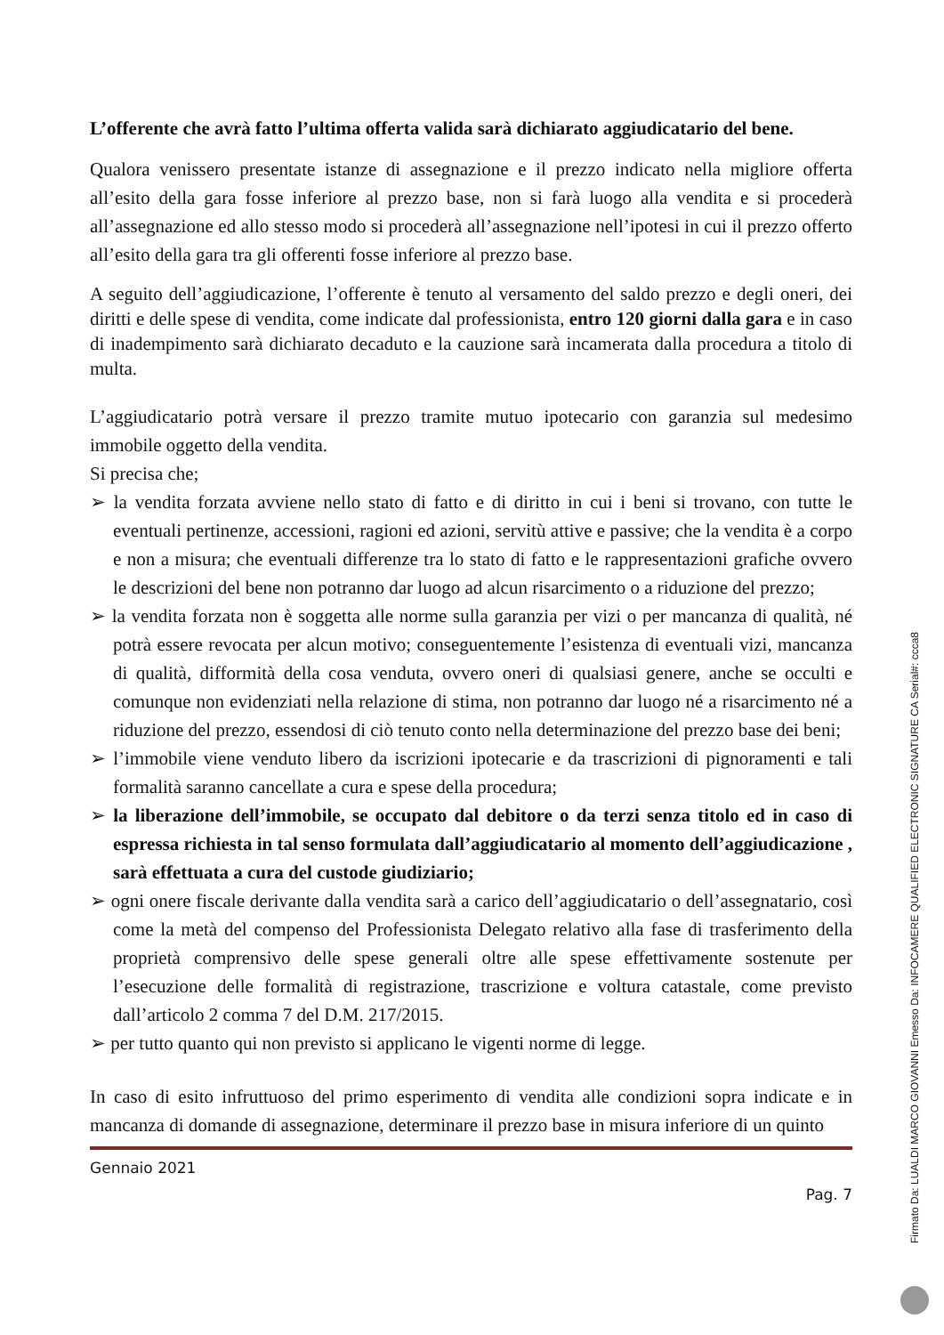L’offerente che avrà fatto l’ultima offerta valida sarà dichiarato aggiudicatario del bene.
Qualora venissero presentate istanze di assegnazione e il prezzo indicato nella migliore offerta all’esito della gara fosse inferiore al prezzo base, non si farà luogo alla vendita e si procederà all’assegnazione ed allo stesso modo si procederà all’assegnazione nell’ipotesi in cui il prezzo offerto all’esito della gara tra gli offerenti fosse inferiore al prezzo base.
A seguito dell’aggiudicazione, l’offerente è tenuto al versamento del saldo prezzo e degli oneri, dei diritti e delle spese di vendita, come indicate dal professionista, entro 120 giorni dalla gara e in caso di inadempimento sarà dichiarato decaduto e la cauzione sarà incamerata dalla procedura a titolo di multa.
L’aggiudicatario potrà versare il prezzo tramite mutuo ipotecario con garanzia sul medesimo immobile oggetto della vendita.
Si precisa che;
➢ la vendita forzata avviene nello stato di fatto e di diritto in cui i beni si trovano, con tutte le eventuali pertinenze, accessioni, ragioni ed azioni, servitù attive e passive; che la vendita è a corpo e non a misura; che eventuali differenze tra lo stato di fatto e le rappresentazioni grafiche ovvero le descrizioni del bene non potranno dar luogo ad alcun risarcimento o a riduzione del prezzo;
➢ la vendita forzata non è soggetta alle norme sulla garanzia per vizi o per mancanza di qualità, né potrà essere revocata per alcun motivo; conseguentemente l’esistenza di eventuali vizi, mancanza di qualità, difformità della cosa venduta, ovvero oneri di qualsiasi genere, anche se occulti e comunque non evidenziati nella relazione di stima, non potranno dar luogo né a risarcimento né a riduzione del prezzo, essendosi di ciò tenuto conto nella determinazione del prezzo base dei beni;
➢ l’immobile viene venduto libero da iscrizioni ipotecarie e da trascrizioni di pignoramenti e tali formalità saranno cancellate a cura e spese della procedura;
➢ la liberazione dell’immobile, se occupato dal debitore o da terzi senza titolo ed in caso di espressa richiesta in tal senso formulata dall’aggiudicatario al momento dell’aggiudicazione , sarà effettuata a cura del custode giudiziario;
➢ ogni onere fiscale derivante dalla vendita sarà a carico dell’aggiudicatario o dell’assegnatario, così come la metà del compenso del Professionista Delegato relativo alla fase di trasferimento della proprietà comprensivo delle spese generali oltre alle spese effettivamente sostenute per l’esecuzione delle formalità di registrazione, trascrizione e voltura catastale, come previsto dall’articolo 2 comma 7 del D.M. 217/2015.
➢ per tutto quanto qui non previsto si applicano le vigenti norme di legge.
In caso di esito infruttuoso del primo esperimento di vendita alle condizioni sopra indicate e in mancanza di domande di assegnazione, determinare il prezzo base in misura inferiore di un quinto
Gennaio 2021
Pag. 7
Firmato Da: LUALDI MARCO GIOVANNI Emesso Da: INFOCAMERE QUALIFIED ELECTRONIC SIGNATURE CA Serial#: ccca8